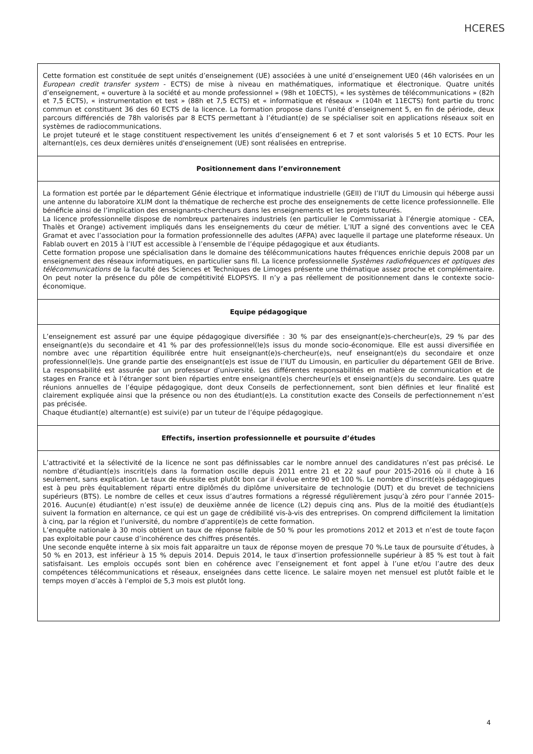HCERES
Cette formation est constituée de sept unités d’enseignement (UE) associées à une unité d’enseignement UE0 (46h valorisées en un European credit transfer system - ECTS) de mise à niveau en mathématiques, informatique et électronique. Quatre unités d’enseignement, « ouverture à la société et au monde professionnel » (98h et 10ECTS), « les systèmes de télécommunications » (82h et 7,5 ECTS), « instrumentation et test » (88h et 7,5 ECTS) et « informatique et réseaux » (104h et 11ECTS) font partie du tronc commun et constituent 36 des 60 ECTS de la licence. La formation propose dans l’unité d’enseignement 5, en fin de période, deux parcours différenciés de 78h valorisés par 8 ECTS permettant à l’étudiant(e) de se spécialiser soit en applications réseaux soit en systèmes de radiocommunications.
Le projet tuteuré et le stage constituent respectivement les unités d’enseignement 6 et 7 et sont valorisés 5 et 10 ECTS. Pour les alternant(e)s, ces deux dernières unités d'enseignement (UE) sont réalisées en entreprise.
Positionnement dans l’environnement
La formation est portée par le département Génie électrique et informatique industrielle (GEII) de l’IUT du Limousin qui héberge aussi une antenne du laboratoire XLIM dont la thématique de recherche est proche des enseignements de cette licence professionnelle. Elle bénéficie ainsi de l’implication des enseignants-chercheurs dans les enseignements et les projets tuteurés.
La licence professionnelle dispose de nombreux partenaires industriels (en particulier le Commissariat à l’énergie atomique - CEA, Thalès et Orange) activement impliqués dans les enseignements du cœur de métier. L’IUT a signé des conventions avec le CEA Gramat et avec l’association pour la formation professionnelle des adultes (AFPA) avec laquelle il partage une plateforme réseaux. Un Fablab ouvert en 2015 à l’IUT est accessible à l’ensemble de l’équipe pédagogique et aux étudiants.
Cette formation propose une spécialisation dans le domaine des télécommunications hautes fréquences enrichie depuis 2008 par un enseignement des réseaux informatiques, en particulier sans fil. La licence professionnelle Systèmes radiofréquences et optiques des télécommunications de la faculté des Sciences et Techniques de Limoges présente une thématique assez proche et complémentaire. On peut noter la présence du pôle de compétitivité ELOPSYS. Il n’y a pas réellement de positionnement dans le contexte socio-économique.
Equipe pédagogique
L’enseignement est assuré par une équipe pédagogique diversifiée : 30 % par des enseignant(e)s-chercheur(e)s, 29 % par des enseignant(e)s du secondaire et 41 % par des professionnel(le)s issus du monde socio-économique. Elle est aussi diversifiée en nombre avec une répartition équilibrée entre huit enseignant(e)s-chercheur(e)s, neuf enseignant(e)s du secondaire et onze professionnel(le)s. Une grande partie des enseignant(e)s est issue de l’IUT du Limousin, en particulier du département GEII de Brive. La responsabilité est assurée par un professeur d’université. Les différentes responsabilités en matière de communication et de stages en France et à l’étranger sont bien réparties entre enseignant(e)s chercheur(e)s et enseignant(e)s du secondaire. Les quatre réunions annuelles de l’équipe pédagogique, dont deux Conseils de perfectionnement, sont bien définies et leur finalité est clairement expliquée ainsi que la présence ou non des étudiant(e)s. La constitution exacte des Conseils de perfectionnement n’est pas précisée.
Chaque étudiant(e) alternant(e) est suivi(e) par un tuteur de l’équipe pédagogique.
Effectifs, insertion professionnelle et poursuite d’études
L’attractivité et la sélectivité de la licence ne sont pas définissables car le nombre annuel des candidatures n’est pas précisé. Le nombre d’étudiant(e)s inscrit(e)s dans la formation oscille depuis 2011 entre 21 et 22 sauf pour 2015-2016 où il chute à 16 seulement, sans explication. Le taux de réussite est plutôt bon car il évolue entre 90 et 100 %. Le nombre d’inscrit(e)s pédagogiques est à peu près équitablement réparti entre diplômés du diplôme universitaire de technologie (DUT) et du brevet de techniciens supérieurs (BTS). Le nombre de celles et ceux issus d’autres formations a régressé régulièrement jusqu’à zéro pour l’année 2015-2016. Aucun(e) étudiant(e) n’est issu(e) de deuxième année de licence (L2) depuis cinq ans. Plus de la moitié des étudiant(e)s suivent la formation en alternance, ce qui est un gage de crédibilité vis-à-vis des entreprises. On comprend difficilement la limitation à cinq, par la région et l’université, du nombre d’apprenti(e)s de cette formation.
L’enquête nationale à 30 mois obtient un taux de réponse faible de 50 % pour les promotions 2012 et 2013 et n’est de toute façon pas exploitable pour cause d’incohérence des chiffres présentés.
Une seconde enquête interne à six mois fait apparaitre un taux de réponse moyen de presque 70 %.Le taux de poursuite d’études, à 50 % en 2013, est inférieur à 15 % depuis 2014. Depuis 2014, le taux d’insertion professionnelle supérieur à 85 % est tout à fait satisfaisant. Les emplois occupés sont bien en cohérence avec l’enseignement et font appel à l’une et/ou l’autre des deux compétences télécommunications et réseaux, enseignées dans cette licence. Le salaire moyen net mensuel est plutôt faible et le temps moyen d’accès à l’emploi de 5,3 mois est plutôt long.
4